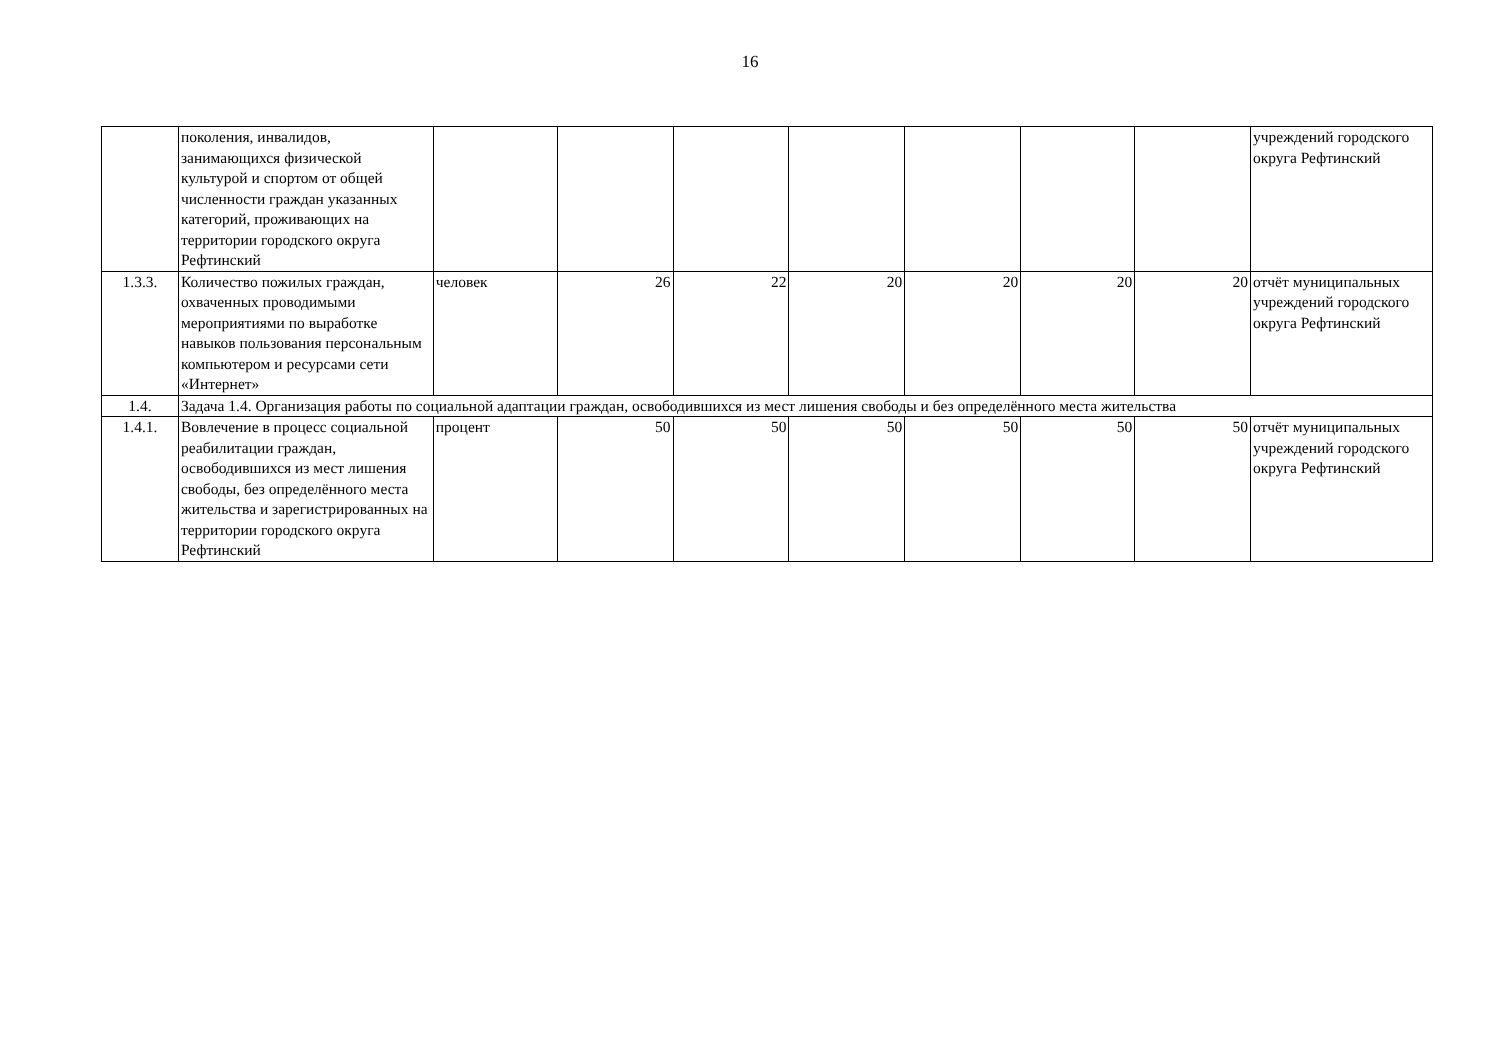16
| | поколения, инвалидов, занимающихся физической культурой и спортом от общей численности граждан указанных категорий, проживающих на территории городского округа Рефтинский | | | | | | | | учреждений городского округа Рефтинский |
| 1.3.3. | Количество пожилых граждан, охваченных проводимыми мероприятиями по выработке навыков пользования персональным компьютером и ресурсами сети «Интернет» | человек | 26 | 22 | 20 | 20 | 20 | 20 | отчёт муниципальных учреждений городского округа Рефтинский |
| 1.4. | Задача 1.4. Организация работы по социальной адаптации граждан, освободившихся из мест лишения свободы и без определённого места жительства | | | | | | | | |
| 1.4.1. | Вовлечение в процесс социальной реабилитации граждан, освободившихся из мест лишения свободы, без определённого места жительства и зарегистрированных на территории городского округа Рефтинский | процент | 50 | 50 | 50 | 50 | 50 | 50 | отчёт муниципальных учреждений городского округа Рефтинский |